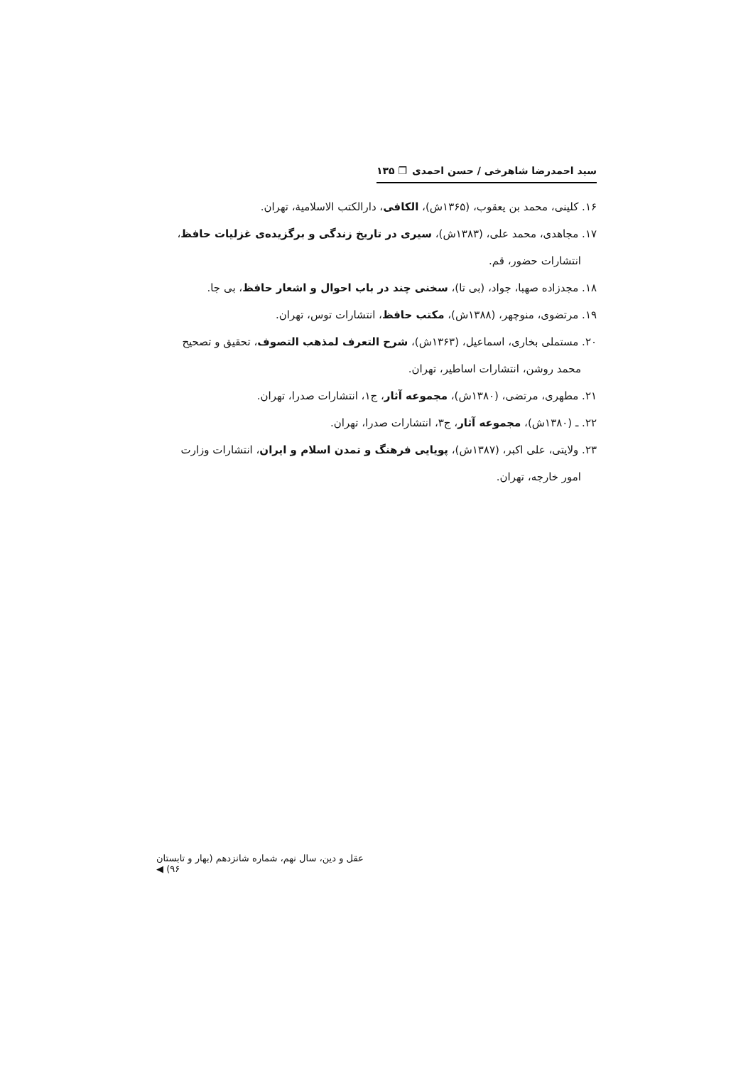سید احمدرضا شاهرخی / حسن احمدی ❐ ۱۳۵
۱۶. کلینی، محمد بن یعقوب، (۱۳۶۵ش)، الکافی، دارالکتب الاسلامیة، تهران.
۱۷. مجاهدی، محمد علی، (۱۳۸۳ش)، سیری در تاریخ زندگی و برگزیده‌ی غزلیات حافظ،
انتشارات حضور، قم.
۱۸. مجدزاده صهبا، جواد، (بی تا)، سخنی چند در باب احوال و اشعار حافظ، بی جا.
۱۹. مرتضوی، منوچهر، (۱۳۸۸ش)، مکتب حافظ، انتشارات توس، تهران.
۲۰. مستملی بخاری، اسماعیل، (۱۳۶۳ش)، شرح التعرف لمذهب التصوف، تحقیق و تصحیح
محمد روشن، انتشارات اساطیر، تهران.
۲۱. مطهری، مرتضی، (۱۳۸۰ش)، مجموعه آثار، ج۱، انتشارات صدرا، تهران.
۲۲. ـ (۱۳۸۰ش)، مجموعه آثار، ج۳، انتشارات صدرا، تهران.
۲۳. ولایتی، علی اکبر، (۱۳۸۷ش)، پویایی فرهنگ و تمدن اسلام و ایران، انتشارات وزارت
امور خارجه، تهران.
عقل و دین، سال نهم، شماره شانزدهم (بهار و تابستان ۹۶) ◀